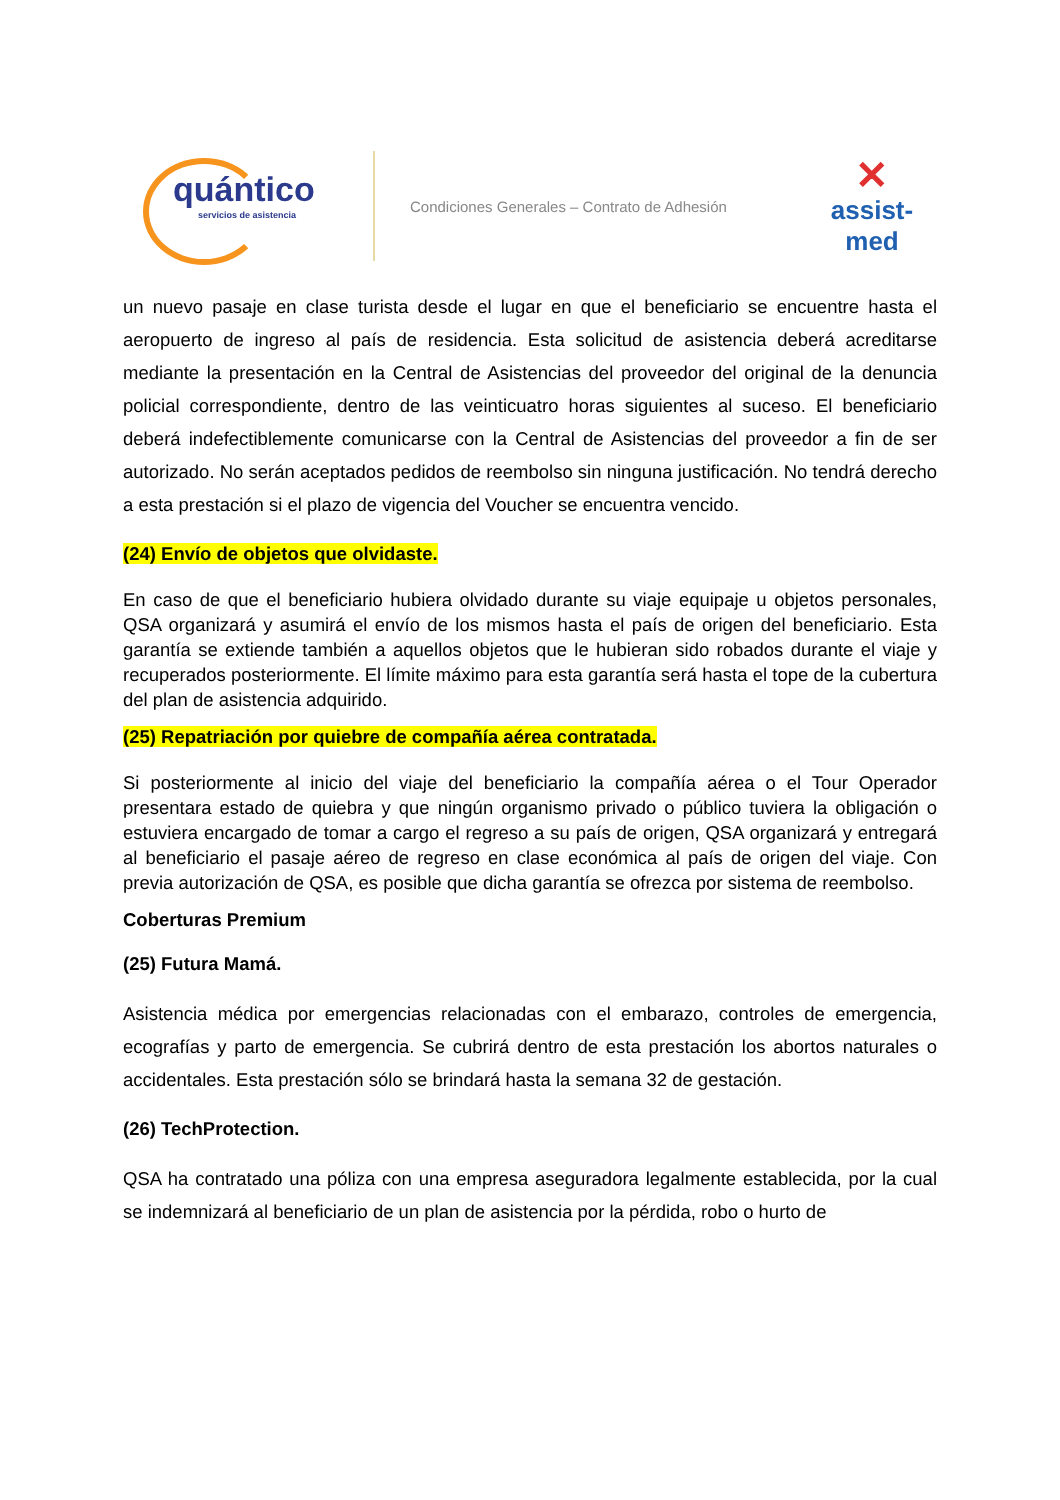quántico
servicios de asistencia
Condiciones Generales – Contrato de Adhesión
✕
assist-med
un nuevo pasaje en clase turista desde el lugar en que el beneficiario se encuentre hasta el aeropuerto de ingreso al país de residencia. Esta solicitud de asistencia deberá acreditarse mediante la presentación en la Central de Asistencias del proveedor del original de la denuncia policial correspondiente, dentro de las veinticuatro horas siguientes al suceso. El beneficiario deberá indefectiblemente comunicarse con la Central de Asistencias del proveedor a fin de ser autorizado. No serán aceptados pedidos de reembolso sin ninguna justificación. No tendrá derecho a esta prestación si el plazo de vigencia del Voucher se encuentra vencido.
(24) Envío de objetos que olvidaste.
En caso de que el beneficiario hubiera olvidado durante su viaje equipaje u objetos personales, QSA organizará y asumirá el envío de los mismos hasta el país de origen del beneficiario. Esta garantía se extiende también a aquellos objetos que le hubieran sido robados durante el viaje y recuperados posteriormente. El límite máximo para esta garantía será hasta el tope de la cubertura del plan de asistencia adquirido.
(25) Repatriación por quiebre de compañía aérea contratada.
Si posteriormente al inicio del viaje del beneficiario la compañía aérea o el Tour Operador presentara estado de quiebra y que ningún organismo privado o público tuviera la obligación o estuviera encargado de tomar a cargo el regreso a su país de origen, QSA organizará y entregará al beneficiario el pasaje aéreo de regreso en clase económica al país de origen del viaje. Con previa autorización de QSA, es posible que dicha garantía se ofrezca por sistema de reembolso.
Coberturas Premium
(25) Futura Mamá.
Asistencia médica por emergencias relacionadas con el embarazo, controles de emergencia, ecografías y parto de emergencia. Se cubrirá dentro de esta prestación los abortos naturales o accidentales. Esta prestación sólo se brindará hasta la semana 32 de gestación.
(26) TechProtection.
QSA ha contratado una póliza con una empresa aseguradora legalmente establecida, por la cual se indemnizará al beneficiario de un plan de asistencia por la pérdida, robo o hurto de